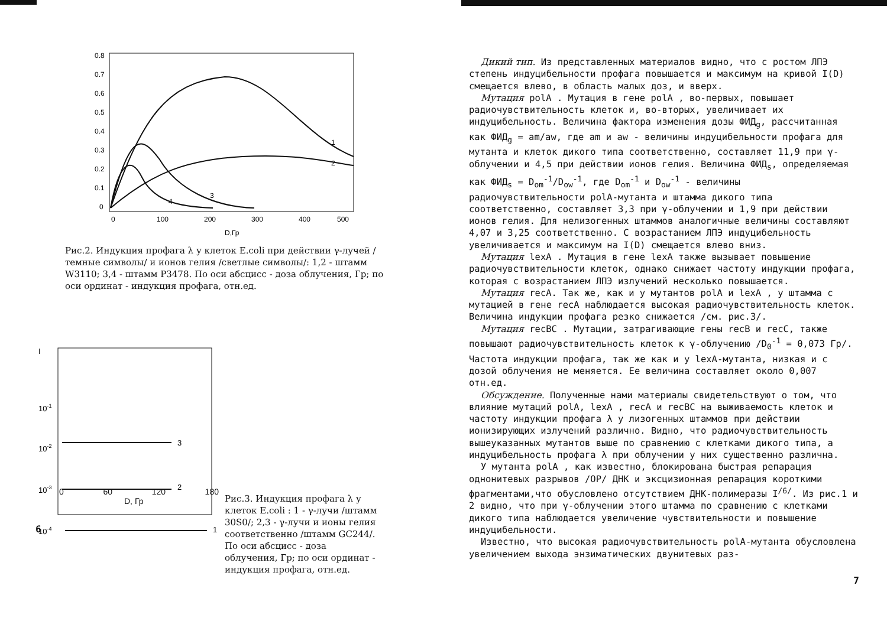0.8
0.7
0.6
0.5
0.4
0.3
0.2
0.1
0
0
100
200
300
400
500
D,Гр
1
2
3
4
Рис.2. Индукция профага λ у клеток E.coli при действии γ-лучей / темные символы/ и ионов гелия /светлые символы/: 1,2 - штамм W3110; 3,4 - штамм P3478. По оси абсцисс - доза облучения, Гр; по оси ординат - индукция профага, отн.ед.
I
10-1
10-2
10-3
10-4
3
2
1
Рис.3. Индукция профага λ у клеток E.coli : 1 - γ-лучи /штамм 30S0/; 2,3 - γ-лучи и ионы гелия соответственно /штамм GC244/. По оси абсцисс - доза облучения, Гр; по оси ординат - индукция профага, отн.ед.
0 60 120 180
D, Гр
6
Дикий тип. Из представленных материалов видно, что с ростом ЛПЭ степень индуцибельности профага повышается и максимум на кривой I(D) смещается влево, в область малых доз, и вверх.
Мутация polA . Мутация в гене polA , во-первых, повышает радиочувствительность клеток и, во-вторых, увеличивает их индуцибельность. Величина фактора изменения дозы ФИД<sub>g</sub>, рассчитанная как ФИД<sub>g</sub> = am/aw, где am и aw - величины индуцибельности профага для мутанта и клеток дикого типа соответственно, составляет 11,9 при γ-облучении и 4,5 при действии ионов гелия. Величина ФИД<sub>s</sub>, определяемая как ФИД<sub>s</sub> = D<sub>om</sub><sup>-1</sup>/D<sub>ow</sub><sup>-1</sup>, где D<sub>om</sub><sup>-1</sup> и D<sub>ow</sub><sup>-1</sup> - величины радиочувствительности polA-мутанта и штамма дикого типа соответственно, составляет 3,3 при γ-облучении и 1,9 при действии ионов гелия. Для нелизогенных штаммов аналогичные величины составляют 4,07 и 3,25 соответственно. С возрастанием ЛПЭ индуцибельность увеличивается и максимум на I(D) смещается влево вниз.
Мутация lexA . Мутация в гене lexA также вызывает повышение радиочувствительности клеток, однако снижает частоту индукции профага, которая с возрастанием ЛПЭ излучений несколько повышается.
Мутация recA. Так же, как и у мутантов polA и lexA , у штамма с мутацией в гене recA наблюдается высокая радиочувствительность клеток. Величина индукции профага резко снижается /см. рис.3/.
Мутация recBC . Мутации, затрагивающие гены recB и recC, также повышают радиочувствительность клеток к γ-облучению /D<sub>0</sub><sup>-1</sup> = 0,073 Гр/. Частота индукции профага, так же как и у lexA-мутанта, низкая и с дозой облучения не меняется. Ее величина составляет около 0,007 отн.ед.
Обсуждение. Полученные нами материалы свидетельствуют о том, что влияние мутаций polA, lexA , recA и recBC на выживаемость клеток и частоту индукции профага λ у лизогенных штаммов при действии ионизирующих излучений различно. Видно, что радиочувствительность вышеуказанных мутантов выше по сравнению с клетками дикого типа, а индуцибельность профага λ при облучении у них существенно различна.
У мутанта polA , как известно, блокирована быстрая репарация однонитевых разрывов /ОР/ ДНК и эксцизионная репарация короткими фрагментами,что обусловлено отсутствием ДНК-полимеразы I<sup>/6/</sup>. Из рис.1 и 2 видно, что при γ-облучении этого штамма по сравнению с клетками дикого типа наблюдается увеличение чувствительности и повышение индуцибельности.
Известно, что высокая радиочувствительность polA-мутанта обусловлена увеличением выхода энзиматических двунитевых раз-
7